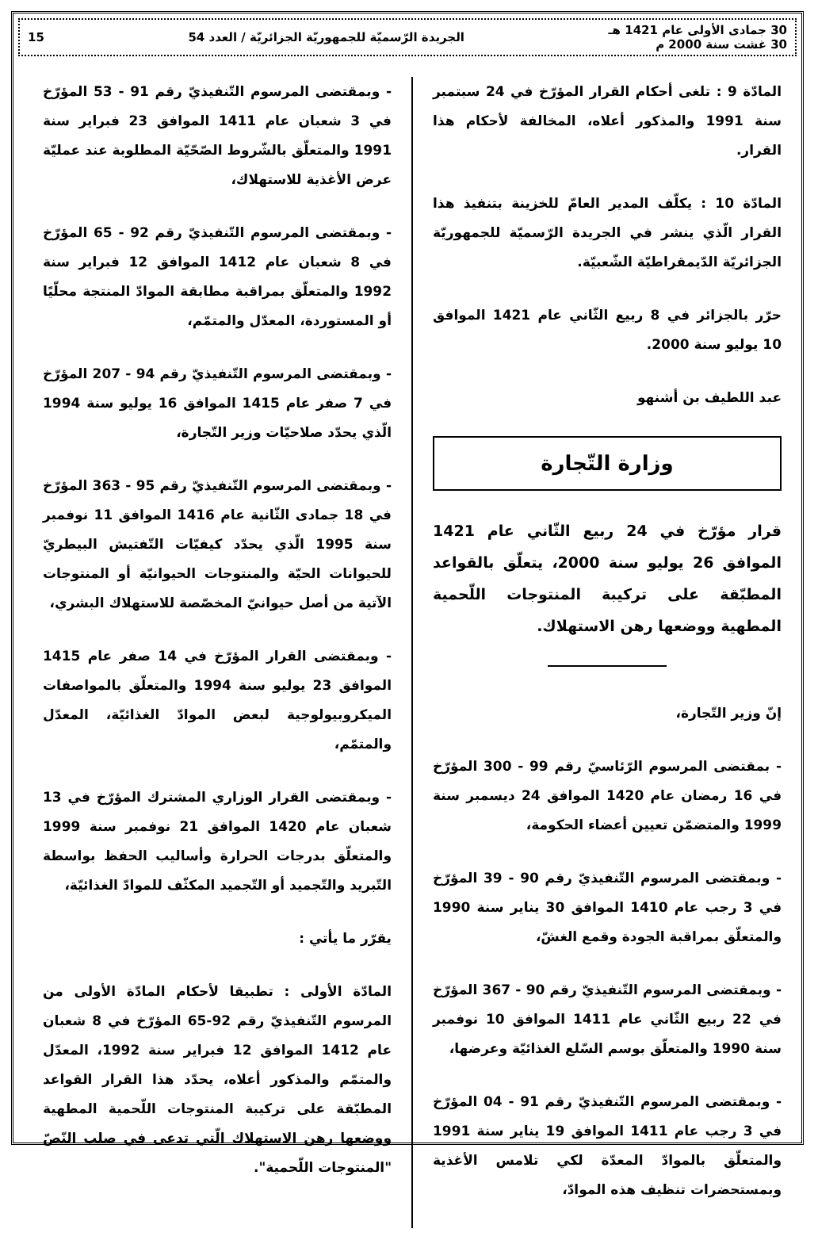30 جمادى الأولى عام 1421 هـ
30 غشت سنة 2000 م
الجريدة الرّسميّة للجمهوريّة الجزائريّة / العدد 54
15
المادّة 9 : تلغى أحكام القرار المؤرّخ في 24 سبتمبر سنة 1991 والمذكور أعلاه، المخالفة لأحكام هذا القرار.
المادّة 10 : يكلّف المدير العامّ للخزينة بتنفيذ هذا القرار الّذي ينشر في الجريدة الرّسميّة للجمهوريّة الجزائريّة الدّيمقراطيّة الشّعبيّة.
حرّر بالجزائر في 8 ربيع الثّاني عام 1421 الموافق 10 يوليو سنة 2000.
عبد اللطيف بن أشنهو
وزارة التّجارة
قرار مؤرّخ في 24 ربيع الثّاني عام 1421 الموافق 26 يوليو سنة 2000، يتعلّق بالقواعد المطبّقة على تركيبة المنتوجات اللّحمية المطهية ووضعها رهن الاستهلاك.
إنّ وزير التّجارة،
- بمقتضى المرسوم الرّئاسيّ رقم 99 - 300 المؤرّخ في 16 رمضان عام 1420 الموافق 24 ديسمبر سنة 1999 والمتضمّن تعيين أعضاء الحكومة،
- وبمقتضى المرسوم التّنفيذيّ رقم 90 - 39 المؤرّخ في 3 رجب عام 1410 الموافق 30 يناير سنة 1990 والمتعلّق بمراقبة الجودة وقمع الغشّ،
- وبمقتضى المرسوم التّنفيذيّ رقم 90 - 367 المؤرّخ في 22 ربيع الثّاني عام 1411 الموافق 10 نوفمبر سنة 1990 والمتعلّق بوسم السّلع الغذائيّة وعرضها،
- وبمقتضى المرسوم التّنفيذيّ رقم 91 - 04 المؤرّخ في 3 رجب عام 1411 الموافق 19 يناير سنة 1991 والمتعلّق بالموادّ المعدّة لكي تلامس الأغذية وبمستحضرات تنظيف هذه الموادّ،
- وبمقتضى المرسوم التّنفيذيّ رقم 91 - 53 المؤرّخ في 3 شعبان عام 1411 الموافق 23 فبراير سنة 1991 والمتعلّق بالشّروط الصّحّيّة المطلوبة عند عمليّة عرض الأغذية للاستهلاك،
- وبمقتضى المرسوم التّنفيذيّ رقم 92 - 65 المؤرّخ في 8 شعبان عام 1412 الموافق 12 فبراير سنة 1992 والمتعلّق بمراقبة مطابقة الموادّ المنتجة محلّيًا أو المستوردة، المعدّل والمتمّم،
- وبمقتضى المرسوم التّنفيذيّ رقم 94 - 207 المؤرّخ في 7 صفر عام 1415 الموافق 16 يوليو سنة 1994 الّذي يحدّد صلاحيّات وزير التّجارة،
- وبمقتضى المرسوم التّنفيذيّ رقم 95 - 363 المؤرّخ في 18 جمادى الثّانية عام 1416 الموافق 11 نوفمبر سنة 1995 الّذي يحدّد كيفيّات التّفتيش البيطريّ للحيوانات الحيّة والمنتوجات الحيوانيّة أو المنتوجات الآتية من أصل حيوانيّ المخصّصة للاستهلاك البشري،
- وبمقتضى القرار المؤرّخ في 14 صفر عام 1415 الموافق 23 يوليو سنة 1994 والمتعلّق بالمواصفات الميكروبيولوجية لبعض الموادّ الغذائيّة، المعدّل والمتمّم،
- وبمقتضى القرار الوزاري المشترك المؤرّخ في 13 شعبان عام 1420 الموافق 21 نوفمبر سنة 1999 والمتعلّق بدرجات الحرارة وأساليب الحفظ بواسطة التّبريد والتّجميد أو التّجميد المكثّف للموادّ الغذائيّة،
يقرّر ما يأتي :
المادّة الأولى : تطبيقا لأحكام المادّة الأولى من المرسوم التّنفيذيّ رقم 92-65 المؤرّخ في 8 شعبان عام 1412 الموافق 12 فبراير سنة 1992، المعدّل والمتمّم والمذكور أعلاه، يحدّد هذا القرار القواعد المطبّقة على تركيبة المنتوجات اللّحمية المطهية ووضعها رهن الاستهلاك الّتي تدعى في صلب النّصّ "المنتوجات اللّحمية".